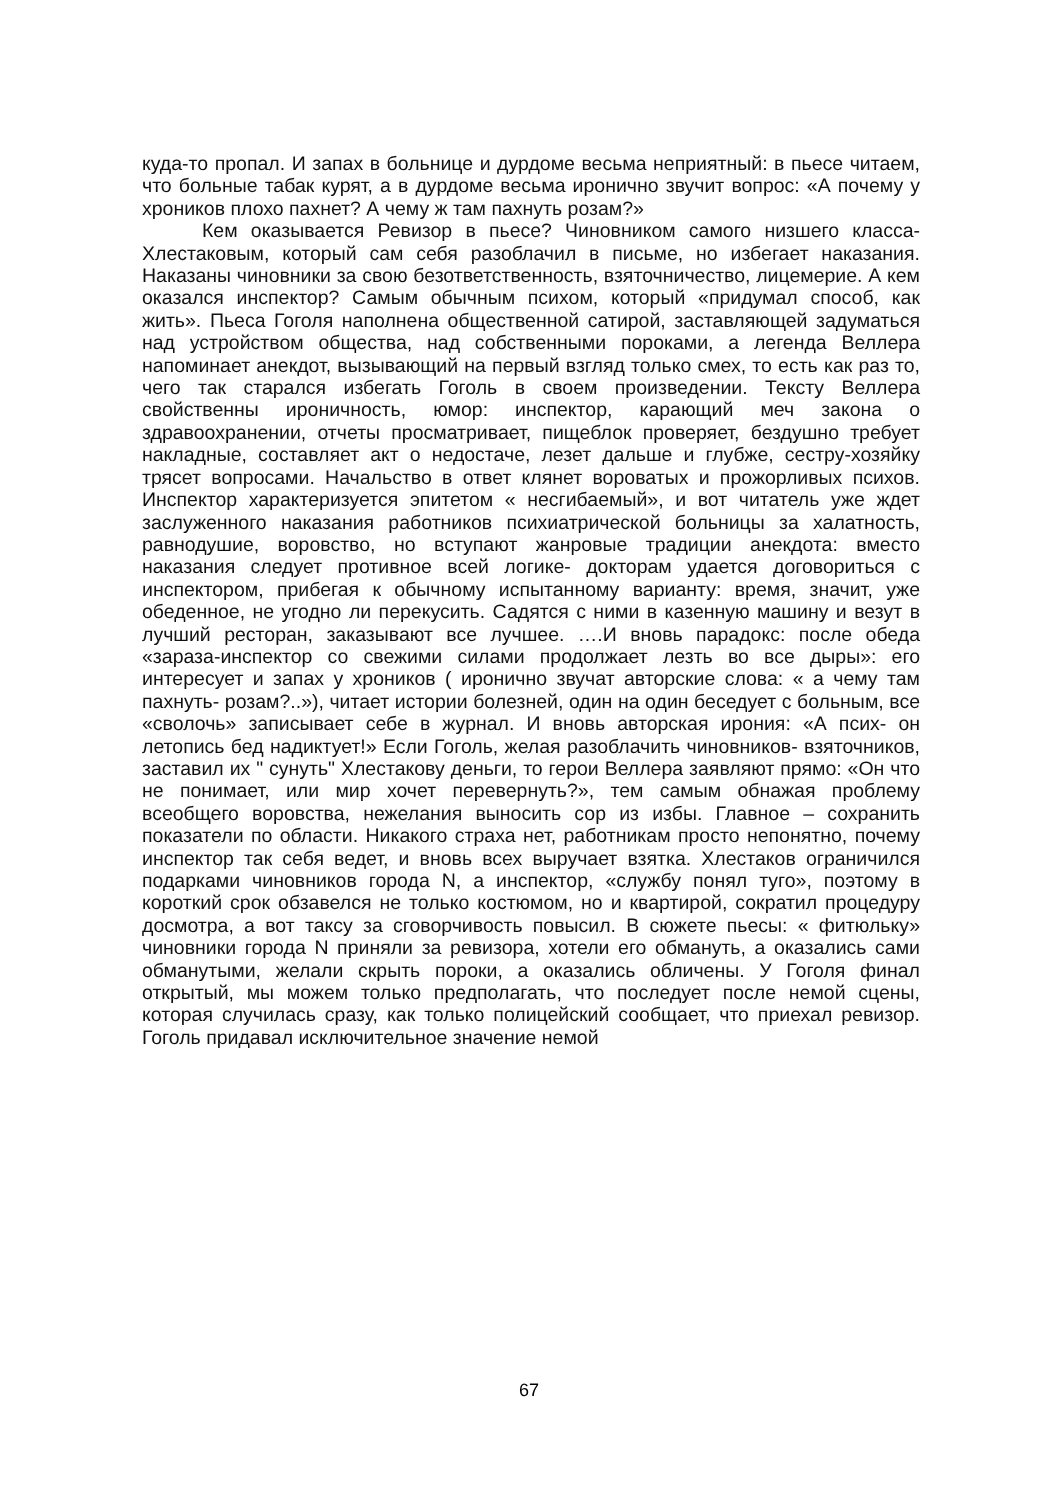куда-то пропал. И запах в больнице и дурдоме весьма неприятный: в пьесе читаем, что больные табак курят, а в дурдоме весьма иронично звучит вопрос: «А почему у хроников плохо пахнет? А чему ж там пахнуть розам?»
Кем оказывается Ревизор в пьесе? Чиновником самого низшего класса- Хлестаковым, который сам себя разоблачил в письме, но избегает наказания. Наказаны чиновники за свою безответственность, взяточничество, лицемерие. А кем оказался инспектор? Самым обычным психом, который «придумал способ, как жить». Пьеса Гоголя наполнена общественной сатирой, заставляющей задуматься над устройством общества, над собственными пороками, а легенда Веллера напоминает анекдот, вызывающий на первый взгляд только смех, то есть как раз то, чего так старался избегать Гоголь в своем произведении. Тексту Веллера свойственны ироничность, юмор: инспектор, карающий меч закона о здравоохранении, отчеты просматривает, пищеблок проверяет, бездушно требует накладные, составляет акт о недостаче, лезет дальше и глубже, сестру-хозяйку трясет вопросами. Начальство в ответ клянет вороватых и прожорливых психов. Инспектор характеризуется эпитетом « несгибаемый», и вот читатель уже ждет заслуженного наказания работников психиатрической больницы за халатность, равнодушие, воровство, но вступают жанровые традиции анекдота: вместо наказания следует противное всей логике- докторам удается договориться с инспектором, прибегая к обычному испытанному варианту: время, значит, уже обеденное, не угодно ли перекусить. Садятся с ними в казенную машину и везут в лучший ресторан, заказывают все лучшее. ….И вновь парадокс: после обеда «зараза-инспектор со свежими силами продолжает лезть во все дыры»: его интересует и запах у хроников ( иронично звучат авторские слова: « а чему там пахнуть- розам?..»), читает истории болезней, один на один беседует с больным, все «сволочь» записывает себе в журнал. И вновь авторская ирония: «А псих- он летопись бед надиктует!» Если Гоголь, желая разоблачить чиновников- взяточников, заставил их " сунуть" Хлестакову деньги, то герои Веллера заявляют прямо: «Он что не понимает, или мир хочет перевернуть?», тем самым обнажая проблему всеобщего воровства, нежелания выносить сор из избы. Главное – сохранить показатели по области. Никакого страха нет, работникам просто непонятно, почему инспектор так себя ведет, и вновь всех выручает взятка. Хлестаков ограничился подарками чиновников города N, а инспектор, «службу понял туго», поэтому в короткий срок обзавелся не только костюмом, но и квартирой, сократил процедуру досмотра, а вот таксу за сговорчивость повысил. В сюжете пьесы: « фитюльку» чиновники города N приняли за ревизора, хотели его обмануть, а оказались сами обманутыми, желали скрыть пороки, а оказались обличены. У Гоголя финал открытый, мы можем только предполагать, что последует после немой сцены, которая случилась сразу, как только полицейский сообщает, что приехал ревизор. Гоголь придавал исключительное значение немой
67